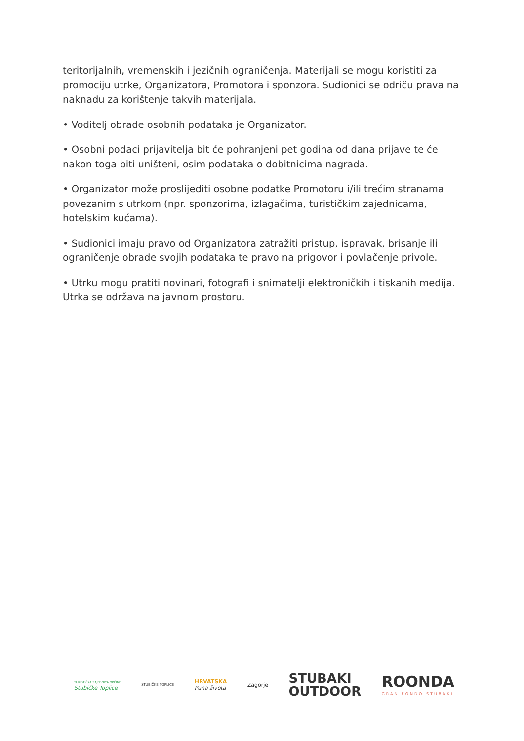teritorijalnih, vremenskih i jezičnih ograničenja. Materijali se mogu koristiti za promociju utrke, Organizatora, Promotora i sponzora. Sudionici se odriču prava na naknadu za korištenje takvih materijala.
• Voditelj obrade osobnih podataka je Organizator.
• Osobni podaci prijavitelja bit će pohranjeni pet godina od dana prijave te će nakon toga biti uništeni, osim podataka o dobitnicima nagrada.
• Organizator može proslijediti osobne podatke Promotoru i/ili trećim stranama povezanim s utrkom (npr. sponzorima, izlagačima, turističkim zajednicama, hotelskim kućama).
• Sudionici imaju pravo od Organizatora zatražiti pristup, ispravak, brisanje ili ograničenje obrade svojih podataka te pravo na prigovor i povlačenje privole.
• Utrku mogu pratiti novinari, fotografi i snimatelji elektroničkih i tiskanih medija. Utrka se održava na javnom prostoru.
TURISTIČKA ZAJEDNICA OPĆINE
Stubičke Toplice
STUBIČKE TOPLICE
HRVATSKA
Puna života
Zagorje
STUBAKI
OUTDOOR
ROONDA
GRAN FONDO STUBAKI